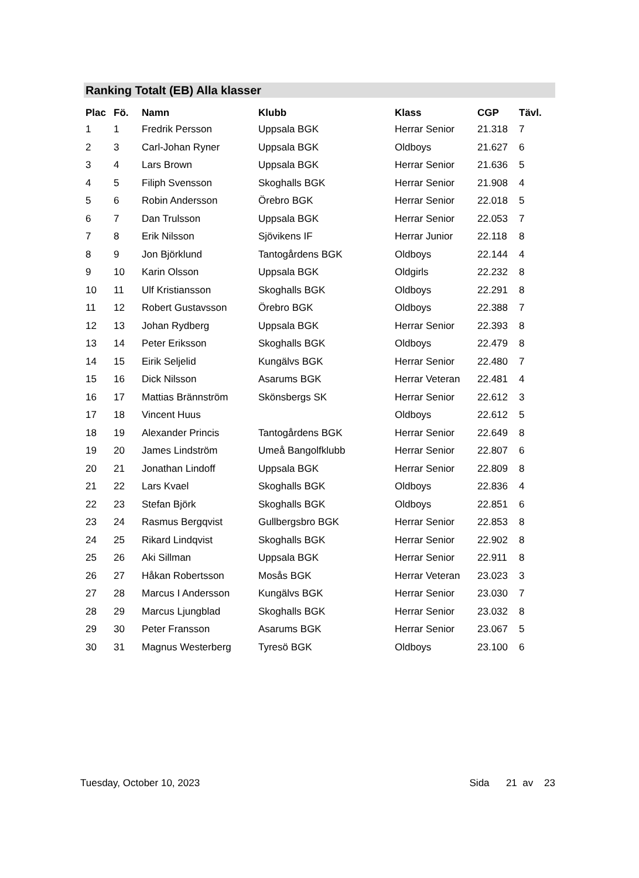Ranking Totalt (EB) Alla klasser
| Plac | Fö. | Namn | Klubb | Klass | CGP | Tävl. |
| --- | --- | --- | --- | --- | --- | --- |
| 1 | 1 | Fredrik Persson | Uppsala BGK | Herrar Senior | 21.318 | 7 |
| 2 | 3 | Carl-Johan Ryner | Uppsala BGK | Oldboys | 21.627 | 6 |
| 3 | 4 | Lars Brown | Uppsala BGK | Herrar Senior | 21.636 | 5 |
| 4 | 5 | Filiph Svensson | Skoghalls BGK | Herrar Senior | 21.908 | 4 |
| 5 | 6 | Robin Andersson | Örebro BGK | Herrar Senior | 22.018 | 5 |
| 6 | 7 | Dan Trulsson | Uppsala BGK | Herrar Senior | 22.053 | 7 |
| 7 | 8 | Erik Nilsson | Sjövikens IF | Herrar Junior | 22.118 | 8 |
| 8 | 9 | Jon Björklund | Tantogårdens BGK | Oldboys | 22.144 | 4 |
| 9 | 10 | Karin Olsson | Uppsala BGK | Oldgirls | 22.232 | 8 |
| 10 | 11 | Ulf Kristiansson | Skoghalls BGK | Oldboys | 22.291 | 8 |
| 11 | 12 | Robert Gustavsson | Örebro BGK | Oldboys | 22.388 | 7 |
| 12 | 13 | Johan Rydberg | Uppsala BGK | Herrar Senior | 22.393 | 8 |
| 13 | 14 | Peter Eriksson | Skoghalls BGK | Oldboys | 22.479 | 8 |
| 14 | 15 | Eirik Seljelid | Kungälvs BGK | Herrar Senior | 22.480 | 7 |
| 15 | 16 | Dick Nilsson | Asarums BGK | Herrar Veteran | 22.481 | 4 |
| 16 | 17 | Mattias Brännström | Skönsbergs SK | Herrar Senior | 22.612 | 3 |
| 17 | 18 | Vincent Huus | | Oldboys | 22.612 | 5 |
| 18 | 19 | Alexander Princis | Tantogårdens BGK | Herrar Senior | 22.649 | 8 |
| 19 | 20 | James Lindström | Umeå Bangolfklubb | Herrar Senior | 22.807 | 6 |
| 20 | 21 | Jonathan Lindoff | Uppsala BGK | Herrar Senior | 22.809 | 8 |
| 21 | 22 | Lars Kvael | Skoghalls BGK | Oldboys | 22.836 | 4 |
| 22 | 23 | Stefan Björk | Skoghalls BGK | Oldboys | 22.851 | 6 |
| 23 | 24 | Rasmus Bergqvist | Gullbergsbro BGK | Herrar Senior | 22.853 | 8 |
| 24 | 25 | Rikard Lindqvist | Skoghalls BGK | Herrar Senior | 22.902 | 8 |
| 25 | 26 | Aki Sillman | Uppsala BGK | Herrar Senior | 22.911 | 8 |
| 26 | 27 | Håkan Robertsson | Mosås BGK | Herrar Veteran | 23.023 | 3 |
| 27 | 28 | Marcus I Andersson | Kungälvs BGK | Herrar Senior | 23.030 | 7 |
| 28 | 29 | Marcus Ljungblad | Skoghalls BGK | Herrar Senior | 23.032 | 8 |
| 29 | 30 | Peter Fransson | Asarums BGK | Herrar Senior | 23.067 | 5 |
| 30 | 31 | Magnus Westerberg | Tyresö BGK | Oldboys | 23.100 | 6 |
Tuesday, October 10, 2023 Sida 21 av 23